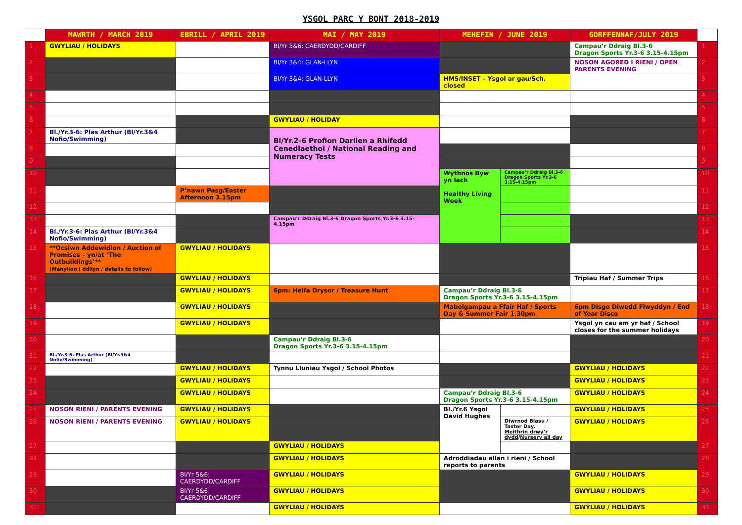YSGOL PARC Y BONT 2018-2019
| | MAWRTH / MARCH 2019 | EBRILL / APRIL 2019 | MAI / MAY 2019 | MEHEFIN / JUNE 2019 | | GORFFENNAF/JULY 2019 | |
| --- | --- | --- | --- | --- | --- | --- | --- |
| 1 | GWYLIAU / HOLIDAYS | | Bl/Yr 5&6: CAERDYDD/CARDIFF | | | Campau’r Ddraig Bl.3-6 Dragon Sports Yr.3-6 3.15-4.15pm | 1 |
| 2 | | | Bl/Yr 3&4: GLAN-LLYN | | | NOSON AGORED I RIENI / OPEN PARENTS EVENING | 2 |
| 3 | | | Bl/Yr 3&4: GLAN-LLYN | HMS/INSET – Ysgol ar gau/Sch. closed | | | 3 |
| 4 | | | | | | | 4 |
| 5 | | | | | | | 5 |
| 6 | | | GWYLIAU / HOLIDAY | | | | 6 |
| 7 | Bl./Yr.3-6: Plas Arthur (Bl/Yr.3&4 Nofio/Swimming) | | Bl/Yr.2-6 Profion Darllen a Rhifedd Cenedlaethol / National Reading and Numeracy Tests | | | | 7 |
| 8 | | | | | | | 8 |
| 9 | | | | | | | 9 |
| 10 | | | | Wythnos Byw yn Iach Healthy Living Week | Campau’r Ddraig Bl.3-6 Dragon Sports Yr.3-6 3.15-4.15pm | | 10 |
| 11 | | P’nawn Pasg/Easter Afternoon 3.15pm | | | | | 11 |
| 12 | | | | | | | 12 |
| 13 | | | Campau’r Ddraig Bl.3-6 Dragon Sports Yr.3-6 3.15-4.15pm | | | | 13 |
| 14 | Bl./Yr.3-6: Plas Arthur (Bl/Yr.3&4 Nofio/Swimming) | | | | | | 14 |
| 15 | **Ocsiwn Addewidion / Auction of Promises – yn/at ‘The Outbuildings’** (Manylion i ddilyn / details to follow) | GWYLIAU / HOLIDAYS | | | | | 15 |
| 16 | | GWYLIAU / HOLIDAYS | | | | Tripiau Haf / Summer Trips | 16 |
| 17 | | GWYLIAU / HOLIDAYS | 6pm: Helfa Drysor / Treasure Hunt | Campau’r Ddraig Bl.3-6 Dragon Sports Yr.3-6 3.15-4.15pm | | | 17 |
| 18 | | GWYLIAU / HOLIDAYS | | Mabolgampau a Ffair Haf / Sports Day & Summer Fair 1.30pm | | 6pm Disgo Diwedd Flwyddyn / End of Year Disco | 18 |
| 19 | | GWYLIAU / HOLIDAYS | | | | Ysgol yn cau am yr haf / School closes for the summer holidays | 19 |
| 20 | | | Campau’r Ddraig Bl.3-6 Dragon Sports Yr.3-6 3.15-4.15pm | | | | 20 |
| 21 | Bl./Yr.3-6: Plas Arthur (Bl/Yr.3&4 Nofio/Swimming) | | | | | | 21 |
| 22 | | GWYLIAU / HOLIDAYS | Tynnu Lluniau Ysgol / School Photos | | | GWYLIAU / HOLIDAYS | 22 |
| 23 | | GWYLIAU / HOLIDAYS | | | | GWYLIAU / HOLIDAYS | 23 |
| 24 | | GWYLIAU / HOLIDAYS | | Campau’r Ddraig Bl.3-6 Dragon Sports Yr.3-6 3.15-4.15pm | | GWYLIAU / HOLIDAYS | 24 |
| 25 | NOSON RIENI / PARENTS EVENING | GWYLIAU / HOLIDAYS | | Bl./Yr.6 Ysgol David Hughes | | GWYLIAU / HOLIDAYS | 25 |
| 26 | NOSON RIENI / PARENTS EVENING | GWYLIAU / HOLIDAYS | | | Diwrnod Blasu / Taster Day. Meithrin drwy’r dydd / Nursery all day | GWYLIAU / HOLIDAYS | 26 |
| 27 | | | GWYLIAU / HOLIDAYS | | | | 27 |
| 28 | | | GWYLIAU / HOLIDAYS | Adroddiadau allan i rieni / School reports to parents | | | 28 |
| 29 | | Bl/Yr 5&6: CAERDYDD/CARDIFF | GWYLIAU / HOLIDAYS | | | GWYLIAU / HOLIDAYS | 29 |
| 30 | | Bl/Yr 5&6: CAERDYDD/CARDIFF | GWYLIAU / HOLIDAYS | | | GWYLIAU / HOLIDAYS | 30 |
| 31 | | | GWYLIAU / HOLIDAYS | | | GWYLIAU / HOLIDAYS | 31 |